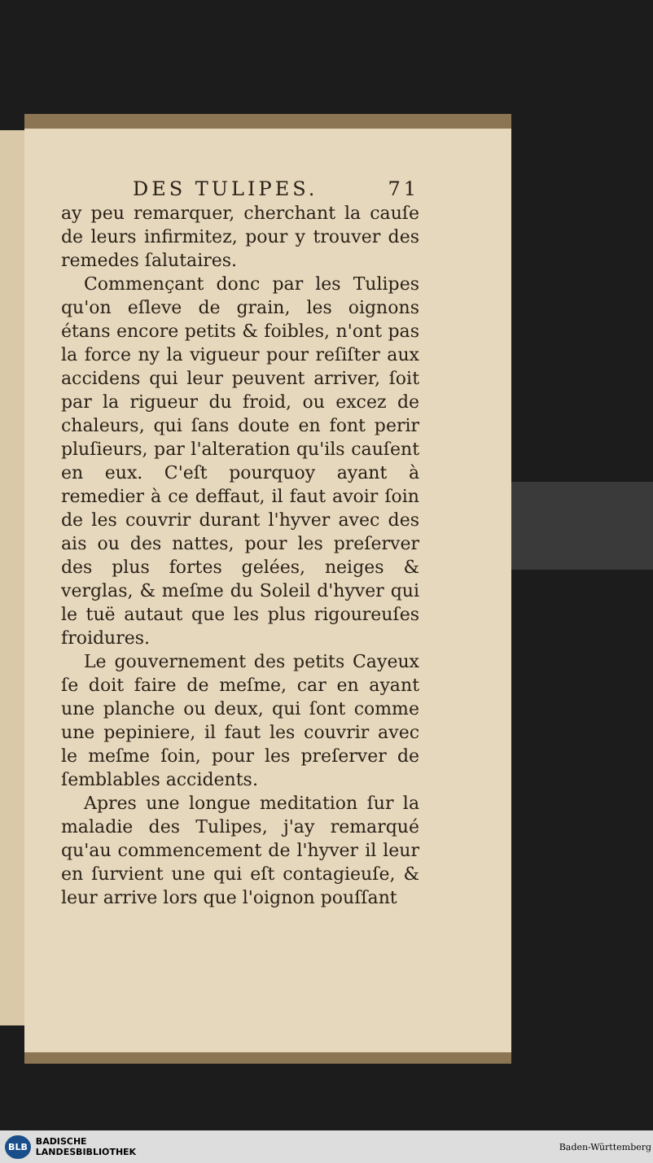DES TULIPES. 71
ay peu remarquer, cherchant la cauſe de leurs infirmitez, pour y trouver des remedes ſalutaires.
Commençant donc par les Tulipes qu'on eſleve de grain, les oignons étans encore petits & foibles, n'ont pas la force ny la vigueur pour reſiſter aux accidens qui leur peuvent arriver, ſoit par la rigueur du froid, ou excez de chaleurs, qui ſans doute en font perir pluſieurs, par l'alteration qu'ils cauſent en eux. C'eſt pourquoy ayant à remedier à ce deffaut, il faut avoir ſoin de les couvrir durant l'hyver avec des ais ou des nattes, pour les preſerver des plus fortes gelées, neiges & verglas, & meſme du Soleil d'hyver qui le tuë autaut que les plus rigoureuſes froidures.
Le gouvernement des petits Cayeux ſe doit faire de meſme, car en ayant une planche ou deux, qui ſont comme une pepiniere, il faut les couvrir avec le meſme ſoin, pour les preſerver de ſemblables accidents.
Apres une longue meditation ſur la maladie des Tulipes, j'ay remarqué qu'au commencement de l'hyver il leur en ſurvient une qui eſt contagieuſe, & leur arrive lors que l'oignon pouſſant
BLB BADISCHE
LANDESBIBLIOTHEK
Baden-Württemberg